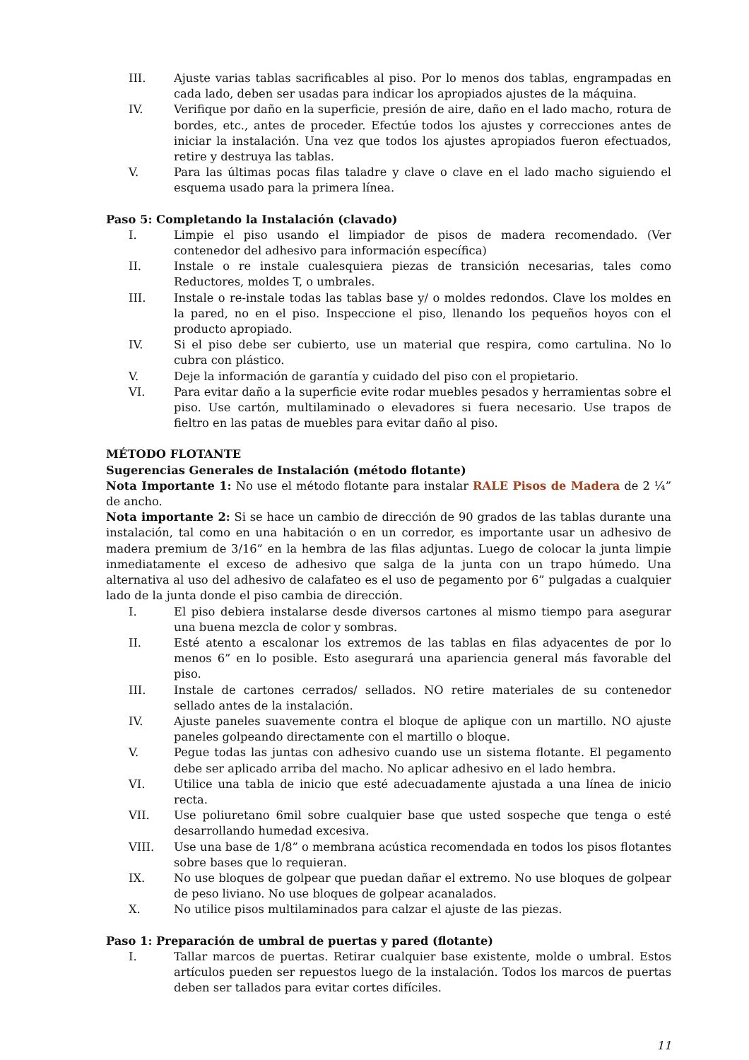III.
Ajuste varias tablas sacrificables al piso. Por lo menos dos tablas, engrampadas en cada lado, deben ser usadas para indicar los apropiados ajustes de la máquina.
IV. Verifique por daño en la superficie, presión de aire, daño en el lado macho, rotura de bordes, etc., antes de proceder. Efectúe todos los ajustes y correcciones antes de iniciar la instalación. Una vez que todos los ajustes apropiados fueron efectuados, retire y destruya las tablas.
V. Para las últimas pocas filas taladre y clave o clave en el lado macho siguiendo el esquema usado para la primera línea.
Paso 5: Completando la Instalación (clavado)
I. Limpie el piso usando el limpiador de pisos de madera recomendado. (Ver contenedor del adhesivo para información específica)
II. Instale o re instale cualesquiera piezas de transición necesarias, tales como Reductores, moldes T, o umbrales.
III.
Instale o re-instale todas las tablas base y/ o moldes redondos. Clave los moldes en la pared, no en el piso. Inspeccione el piso, llenando los pequeños hoyos con el producto apropiado.
IV. Si el piso debe ser cubierto, use un material que respira, como cartulina. No lo cubra con plástico.
V. Deje la información de garantía y cuidado del piso con el propietario.
VI. Para evitar daño a la superficie evite rodar muebles pesados y herramientas sobre el piso. Use cartón, multilaminado o elevadores si fuera necesario. Use trapos de fieltro en las patas de muebles para evitar daño al piso.
MÉTODO FLOTANTE
Sugerencias Generales de Instalación (método flotante)
Nota Importante 1: No use el método flotante para instalar RALE Pisos de Madera de 2 ¼” de ancho.
Nota importante 2: Si se hace un cambio de dirección de 90 grados de las tablas durante una instalación, tal como en una habitación o en un corredor, es importante usar un adhesivo de madera premium de 3/16” en la hembra de las filas adjuntas. Luego de colocar la junta limpie inmediatamente el exceso de adhesivo que salga de la junta con un trapo húmedo. Una alternativa al uso del adhesivo de calafateo es el uso de pegamento por 6” pulgadas a cualquier lado de la junta donde el piso cambia de dirección.
I. El piso debiera instalarse desde diversos cartones al mismo tiempo para asegurar una buena mezcla de color y sombras.
II. Esté atento a escalonar los extremos de las tablas en filas adyacentes de por lo menos 6” en lo posible. Esto asegurará una apariencia general más favorable del piso.
III.
Instale de cartones cerrados/ sellados. NO retire materiales de su contenedor sellado antes de la instalación.
IV. Ajuste paneles suavemente contra el bloque de aplique con un martillo. NO ajuste paneles golpeando directamente con el martillo o bloque.
V. Pegue todas las juntas con adhesivo cuando use un sistema flotante. El pegamento debe ser aplicado arriba del macho. No aplicar adhesivo en el lado hembra.
VI. Utilice una tabla de inicio que esté adecuadamente ajustada a una línea de inicio recta.
VII.
Use poliuretano 6mil sobre cualquier base que usted sospeche que tenga o esté desarrollando humedad excesiva.
VIII.
Use una base de 1/8” o membrana acústica recomendada en todos los pisos flotantes sobre bases que lo requieran.
IX. No use bloques de golpear que puedan dañar el extremo. No use bloques de golpear de peso liviano. No use bloques de golpear acanalados.
X. No utilice pisos multilaminados para calzar el ajuste de las piezas.
Paso 1: Preparación de umbral de puertas y pared (flotante)
I. Tallar marcos de puertas. Retirar cualquier base existente, molde o umbral. Estos artículos pueden ser repuestos luego de la instalación. Todos los marcos de puertas deben ser tallados para evitar cortes difíciles.
11